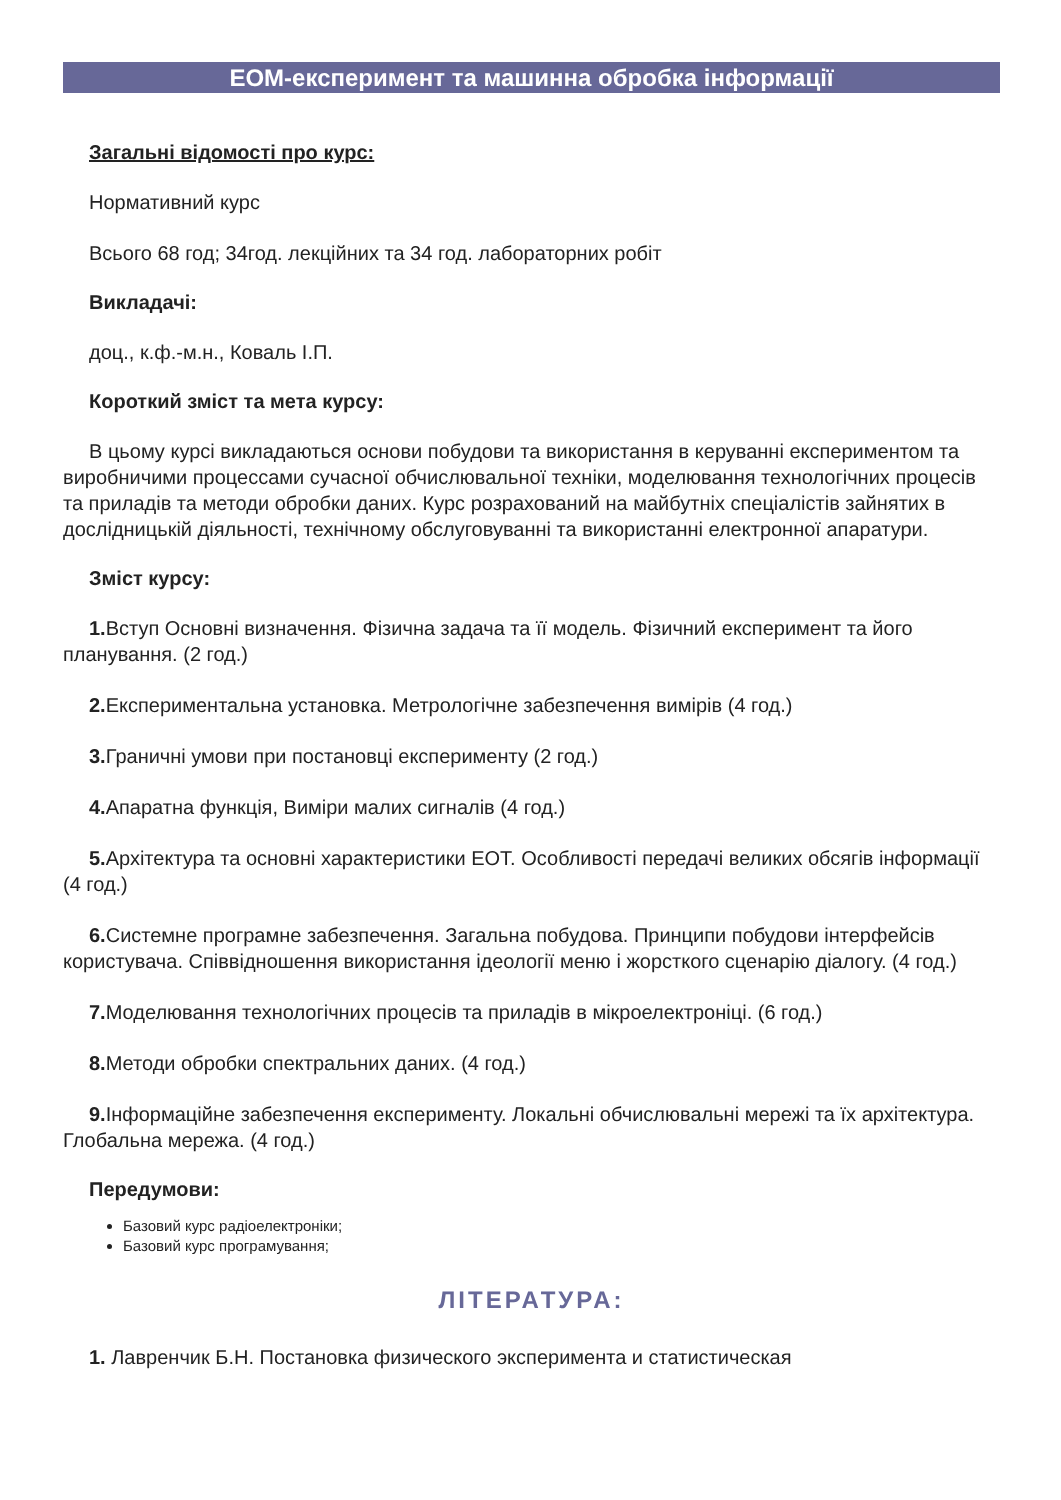ЕОМ-експеримент та машинна обробка інформації
Загальні відомості про курс:
Нормативний курс
Всього 68 год; 34год. лекційних та 34 год. лабораторних робіт
Викладачі:
доц., к.ф.-м.н., Коваль І.П.
Короткий зміст та мета курсу:
В цьому курсі викладаються основи побудови та використання в керуванні експериментом та виробничими процессами сучасної обчислювальної техніки, моделювання технологічних процесів та приладів та методи обробки даних. Курс розрахований на майбутніх спеціалістів зайнятих в дослідницькій діяльності, технічному обслуговуванні та використанні електронної апаратури.
Зміст курсу:
1. Вступ Основні визначення. Фізична задача та її модель. Фізичний експеримент та його планування. (2 год.)
2. Експериментальна установка. Метрологічне забезпечення вимірів (4 год.)
3. Граничні умови при постановці експерименту (2 год.)
4. Апаратна функція, Виміри малих сигналів (4 год.)
5. Архітектура та основні характеристики ЕОТ. Особливості передачі великих обсягів інформації (4 год.)
6. Системне програмне забезпечення. Загальна побудова. Принципи побудови інтерфейсів користувача. Співвідношення використання ідеології меню і жорсткого сценарію діалогу. (4 год.)
7. Моделювання технологічних процесів та приладів в мікроелектроніці. (6 год.)
8. Методи обробки спектральних даних. (4 год.)
9. Інформаційне забезпечення експерименту. Локальні обчислювальні мережі та їх архітектура. Глобальна мережа. (4 год.)
Передумови:
Базовий курс радіоелектроніки;
Базовий курс програмування;
ЛІТЕРАТУРА:
1. Лавренчик Б.Н. Постановка физического эксперимента и статистическая